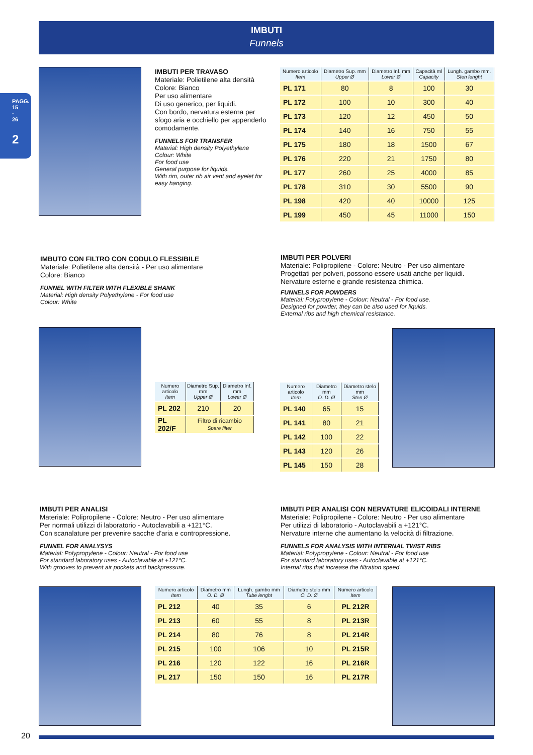IMBUTI
Funnels
PAGG. 15 - 26
2
IMBUTI PER TRAVASO
Materiale: Polietilene alta densità
Colore: Bianco
Per uso alimentare
Di uso generico, per liquidi.
Con bordo, nervatura esterna per sfogo aria e occhiello per appenderlo comodamente.
FUNNELS FOR TRANSFER
Material: High density Polyethylene
Colour: White
For food use
General purpose for liquids.
With rim, outer rib air vent and eyelet for easy hanging.
| Numero articolo Item | Diametro Sup. mm Upper Ø | Diametro Inf. mm Lower Ø | Capacità ml Capacity | Lungh. gambo mm. Sten lenght |
| --- | --- | --- | --- | --- |
| PL 171 | 80 | 8 | 100 | 30 |
| PL 172 | 100 | 10 | 300 | 40 |
| PL 173 | 120 | 12 | 450 | 50 |
| PL 174 | 140 | 16 | 750 | 55 |
| PL 175 | 180 | 18 | 1500 | 67 |
| PL 176 | 220 | 21 | 1750 | 80 |
| PL 177 | 260 | 25 | 4000 | 85 |
| PL 178 | 310 | 30 | 5500 | 90 |
| PL 198 | 420 | 40 | 10000 | 125 |
| PL 199 | 450 | 45 | 11000 | 150 |
IMBUTO CON FILTRO CON CODULO FLESSIBILE
Materiale: Polietilene alta densità - Per uso alimentare
Colore: Bianco
FUNNEL WITH FILTER WITH FLEXIBLE SHANK
Material: High density Polyethylene - For food use
Colour: White
IMBUTI PER POLVERI
Materiale: Polipropilene - Colore: Neutro - Per uso alimentare
Progettati per polveri, possono essere usati anche per liquidi.
Nervature esterne e grande resistenza chimica.
FUNNELS FOR POWDERS
Material: Polypropylene - Colour: Neutral - For food use.
Designed for powder, they can be also used for liquids.
External ribs and high chemical resistance.
| Numero articolo Item | Diametro Sup. mm Upper Ø | Diametro Inf. mm Lower Ø |
| --- | --- | --- |
| PL 202 | 210 | 20 |
| PL 202/F | Filtro di ricambio Spare filter | |
| Numero articolo Item | Diametro mm O. D. Ø | Diametro stelo mm Sten Ø |
| --- | --- | --- |
| PL 140 | 65 | 15 |
| PL 141 | 80 | 21 |
| PL 142 | 100 | 22 |
| PL 143 | 120 | 26 |
| PL 145 | 150 | 28 |
IMBUTI PER ANALISI
Materiale: Polipropilene - Colore: Neutro - Per uso alimentare
Per normali utilizzi di laboratorio - Autoclavabili a +121°C.
Con scanalature per prevenire sacche d'aria e contropressione.
FUNNEL FOR ANALYSYS
Material: Polypropylene - Colour: Neutral - For food use
For standard laboratory uses - Autoclavable at +121°C.
With grooves to prevent air pockets and backpressure.
IMBUTI PER ANALISI CON NERVATURE ELICOIDALI INTERNE
Materiale: Polipropilene - Colore: Neutro - Per uso alimentare
Per utilizzi di laboratorio - Autoclavabili a +121°C.
Nervature interne che aumentano la velocità di filtrazione.
FUNNELS FOR ANALYSIS WITH INTERNAL TWIST RIBS
Material: Polypropylene - Colour: Neutral - For food use
For standard laboratory uses - Autoclavable at +121°C.
Internal ribs that increase the filtration speed.
| Numero articolo Item | Diametro mm O. D. Ø | Lungh. gambo mm Tube lenght | Diametro stelo mm O. D. Ø | Numero articolo Item |
| --- | --- | --- | --- | --- |
| PL 212 | 40 | 35 | 6 | PL 212R |
| PL 213 | 60 | 55 | 8 | PL 213R |
| PL 214 | 80 | 76 | 8 | PL 214R |
| PL 215 | 100 | 106 | 10 | PL 215R |
| PL 216 | 120 | 122 | 16 | PL 216R |
| PL 217 | 150 | 150 | 16 | PL 217R |
20